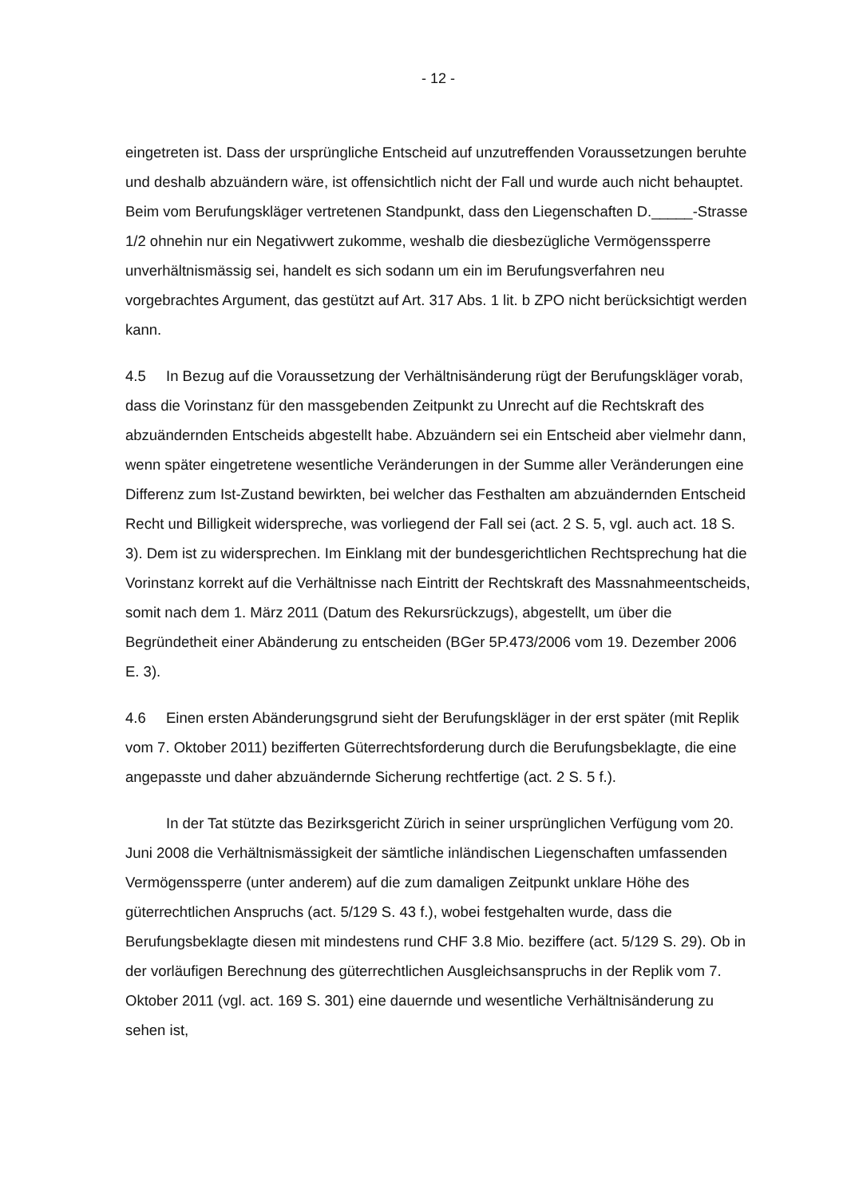- 12 -
eingetreten ist. Dass der ursprüngliche Entscheid auf unzutreffenden Voraussetzungen beruhte und deshalb abzuändern wäre, ist offensichtlich nicht der Fall und wurde auch nicht behauptet. Beim vom Berufungskläger vertretenen Standpunkt, dass den Liegenschaften D._____-Strasse 1/2 ohnehin nur ein Negativwert zukomme, weshalb die diesbezügliche Vermögenssperre unverhältnismässig sei, handelt es sich sodann um ein im Berufungsverfahren neu vorgebrachtes Argument, das gestützt auf Art. 317 Abs. 1 lit. b ZPO nicht berücksichtigt werden kann.
4.5 In Bezug auf die Voraussetzung der Verhältnisänderung rügt der Berufungskläger vorab, dass die Vorinstanz für den massgebenden Zeitpunkt zu Unrecht auf die Rechtskraft des abzuändernden Entscheids abgestellt habe. Abzuändern sei ein Entscheid aber vielmehr dann, wenn später eingetretene wesentliche Veränderungen in der Summe aller Veränderungen eine Differenz zum Ist-Zustand bewirkten, bei welcher das Festhalten am abzuändernden Entscheid Recht und Billigkeit widerspreche, was vorliegend der Fall sei (act. 2 S. 5, vgl. auch act. 18 S. 3). Dem ist zu widersprechen. Im Einklang mit der bundesgerichtlichen Rechtsprechung hat die Vorinstanz korrekt auf die Verhältnisse nach Eintritt der Rechtskraft des Massnahmeentscheids, somit nach dem 1. März 2011 (Datum des Rekursrückzugs), abgestellt, um über die Begründetheit einer Abänderung zu entscheiden (BGer 5P.473/2006 vom 19. Dezember 2006 E. 3).
4.6 Einen ersten Abänderungsgrund sieht der Berufungskläger in der erst später (mit Replik vom 7. Oktober 2011) bezifferten Güterrechtsforderung durch die Berufungsbeklagte, die eine angepasste und daher abzuändernde Sicherung rechtfertige (act. 2 S. 5 f.).
In der Tat stützte das Bezirksgericht Zürich in seiner ursprünglichen Verfügung vom 20. Juni 2008 die Verhältnismässigkeit der sämtliche inländischen Liegenschaften umfassenden Vermögenssperre (unter anderem) auf die zum damaligen Zeitpunkt unklare Höhe des güterrechtlichen Anspruchs (act. 5/129 S. 43 f.), wobei festgehalten wurde, dass die Berufungsbeklagte diesen mit mindestens rund CHF 3.8 Mio. beziffere (act. 5/129 S. 29). Ob in der vorläufigen Berechnung des güterrechtlichen Ausgleichsanspruchs in der Replik vom 7. Oktober 2011 (vgl. act. 169 S. 301) eine dauernde und wesentliche Verhältnisänderung zu sehen ist,